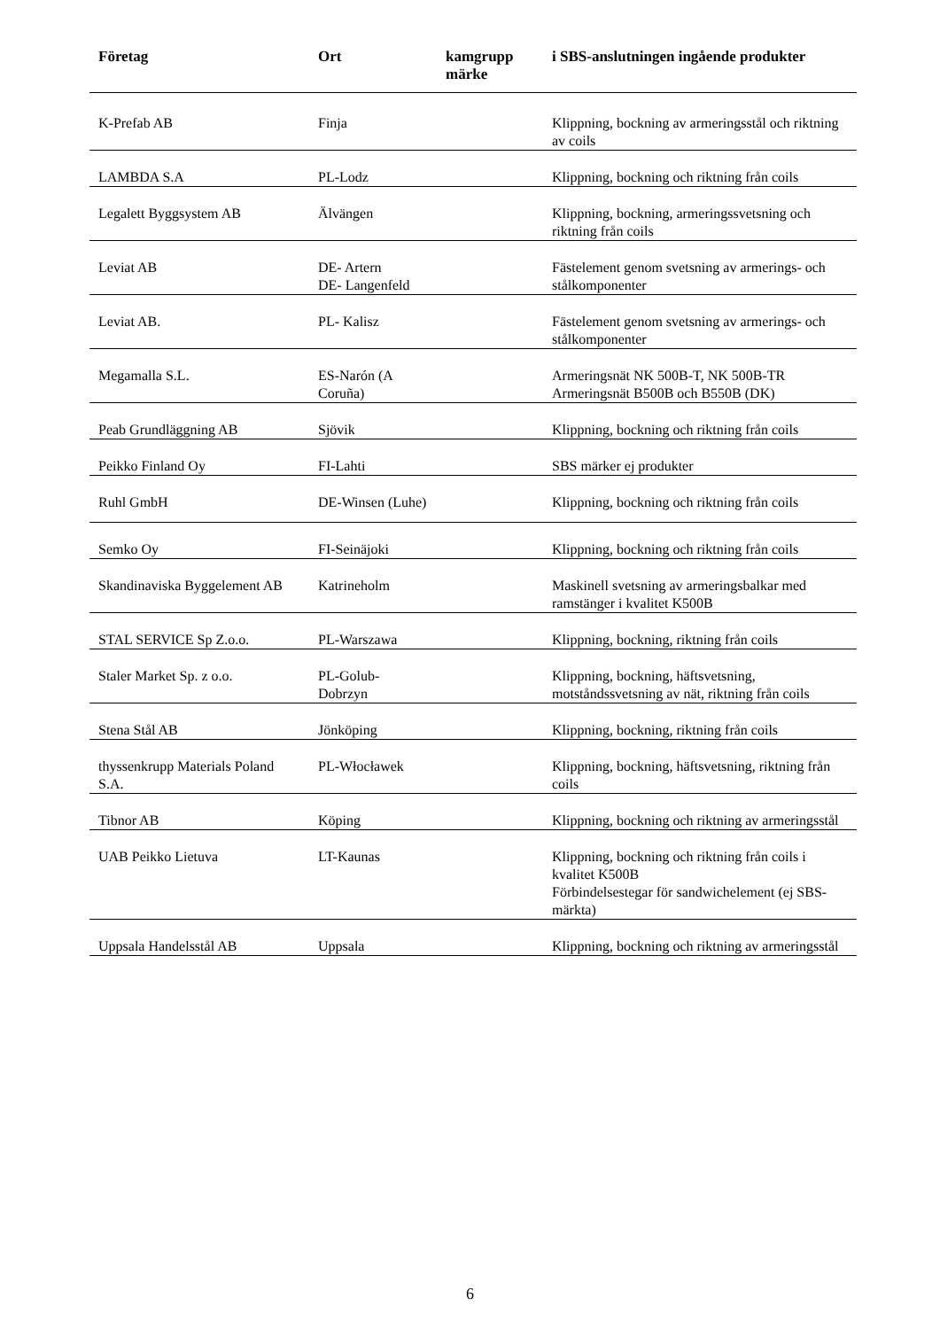| Företag | Ort | kamgrupp märke | i SBS-anslutningen ingående produkter |
| --- | --- | --- | --- |
| K-Prefab AB | Finja | | Klippning, bockning av armeringsstål och riktning av coils |
| LAMBDA S.A | PL-Lodz | | Klippning, bockning och riktning från coils |
| Legalett Byggsystem AB | Älvängen | | Klippning, bockning, armeringssvetsning och riktning från coils |
| Leviat AB | DE- Artern DE- Langenfeld | | Fästelement genom svetsning av armerings- och stålkomponenter |
| Leviat AB. | PL- Kalisz | | Fästelement genom svetsning av armerings- och stålkomponenter |
| Megamalla S.L. | ES-Narón (A Coruña) | | Armeringsnät NK 500B-T, NK 500B-TR Armeringsnät B500B och B550B (DK) |
| Peab Grundläggning AB | Sjövik | | Klippning, bockning och riktning från coils |
| Peikko Finland Oy | FI-Lahti | | SBS märker ej produkter |
| Ruhl GmbH | DE-Winsen (Luhe) | | Klippning, bockning och riktning från coils |
| Semko Oy | FI-Seinäjoki | | Klippning, bockning och riktning från coils |
| Skandinaviska Byggelement AB | Katrineholm | | Maskinell svetsning av armeringsbalkar med ramstänger i kvalitet K500B |
| STAL SERVICE Sp Z.o.o. | PL-Warszawa | | Klippning, bockning, riktning från coils |
| Staler Market Sp. z o.o. | PL-Golub-Dobrzyn | | Klippning, bockning, häftsvetsning, motståndssvetsning av nät, riktning från coils |
| Stena Stål AB | Jönköping | | Klippning, bockning, riktning från coils |
| thyssenkrupp Materials Poland S.A. | PL-Włocławek | | Klippning, bockning, häftsvetsning, riktning från coils |
| Tibnor AB | Köping | | Klippning, bockning och riktning av armeringsstål |
| UAB Peikko Lietuva | LT-Kaunas | | Klippning, bockning och riktning från coils i kvalitet K500B Förbindelsestegar för sandwichelement (ej SBS-märkta) |
| Uppsala Handelsstål AB | Uppsala | | Klippning, bockning och riktning av armeringsstål |
6